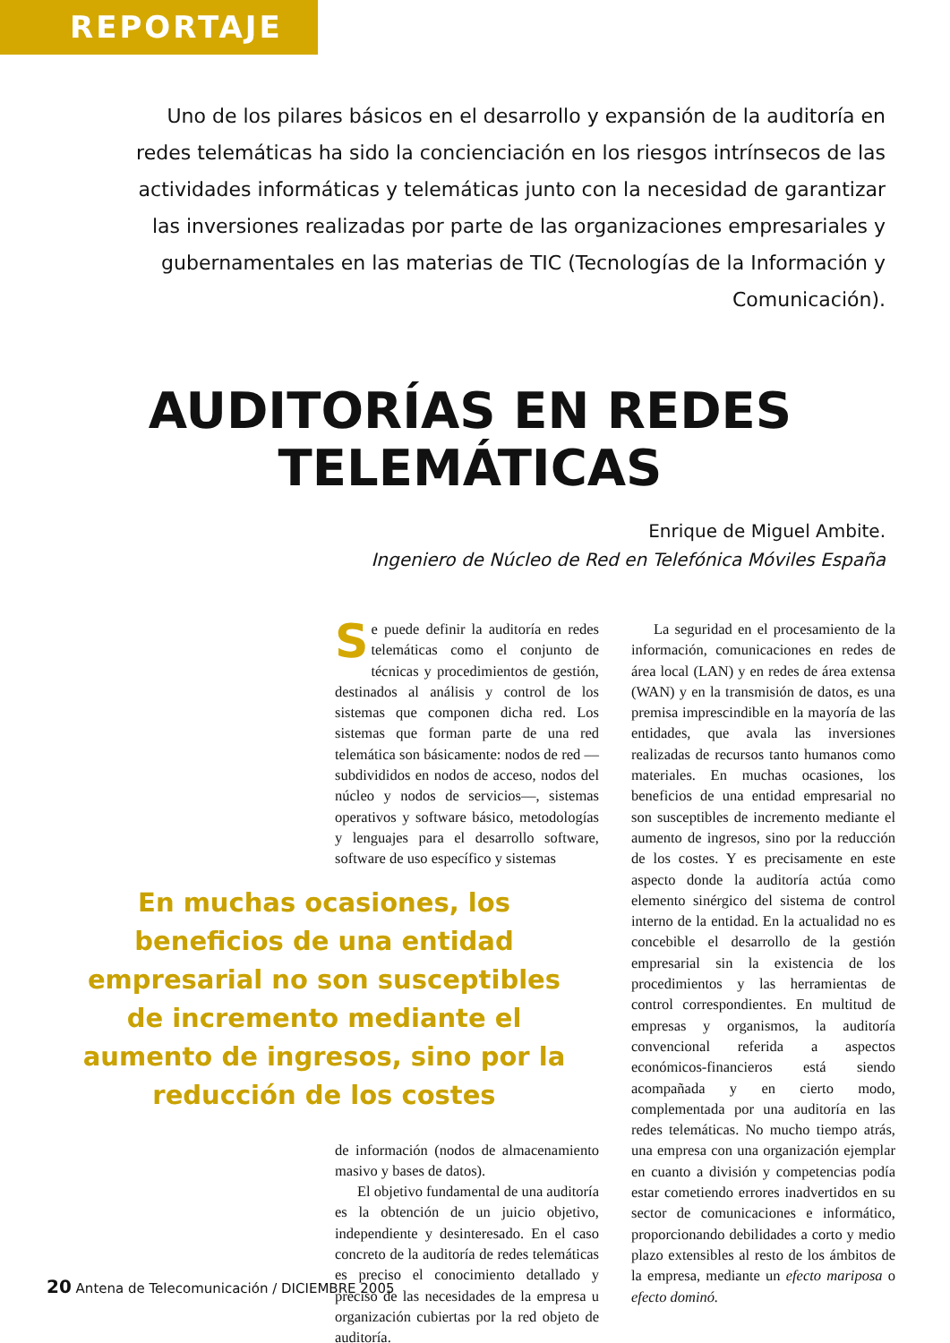REPORTAJE
Uno de los pilares básicos en el desarrollo y expansión de la auditoría en redes telemáticas ha sido la concienciación en los riesgos intrínsecos de las actividades informáticas y telemáticas junto con la necesidad de garantizar las inversiones realizadas por parte de las organizaciones empresariales y gubernamentales en las materias de TIC (Tecnologías de la Información y Comunicación).
AUDITORÍAS EN REDES
TELEMÁTICAS
Enrique de Miguel Ambite.
Ingeniero de Núcleo de Red en Telefónica Móviles España
Se puede definir la auditoría en redes telemáticas como el conjunto de técnicas y procedimientos de gestión, destinados al análisis y control de los sistemas que componen dicha red. Los sistemas que forman parte de una red telemática son básicamente: nodos de red —subdivididos en nodos de acceso, nodos del núcleo y nodos de servicios—, sistemas operativos y software básico, metodologías y lenguajes para el desarrollo software, software de uso específico y sistemas
En muchas ocasiones, los beneficios de una entidad empresarial no son susceptibles de incremento mediante el aumento de ingresos, sino por la reducción de los costes
de información (nodos de almacenamiento masivo y bases de datos).
El objetivo fundamental de una auditoría es la obtención de un juicio objetivo, independiente y desinteresado. En el caso concreto de la auditoría de redes telemáticas es preciso el conocimiento detallado y preciso de las necesidades de la empresa u organización cubiertas por la red objeto de auditoría.
La seguridad en el procesamiento de la información, comunicaciones en redes de área local (LAN) y en redes de área extensa (WAN) y en la transmisión de datos, es una premisa imprescindible en la mayoría de las entidades, que avala las inversiones realizadas de recursos tanto humanos como materiales. En muchas ocasiones, los beneficios de una entidad empresarial no son susceptibles de incremento mediante el aumento de ingresos, sino por la reducción de los costes. Y es precisamente en este aspecto donde la auditoría actúa como elemento sinérgico del sistema de control interno de la entidad. En la actualidad no es concebible el desarrollo de la gestión empresarial sin la existencia de los procedimientos y las herramientas de control correspondientes. En multitud de empresas y organismos, la auditoría convencional referida a aspectos económicos-financieros está siendo acompañada y en cierto modo, complementada por una auditoría en las redes telemáticas. No mucho tiempo atrás, una empresa con una organización ejemplar en cuanto a división y competencias podía estar cometiendo errores inadvertidos en su sector de comunicaciones e informático, proporcionando debilidades a corto y medio plazo extensibles al resto de los ámbitos de la empresa, mediante un efecto mariposa o efecto dominó.
20 Antena de Telecomunicación / DICIEMBRE 2005